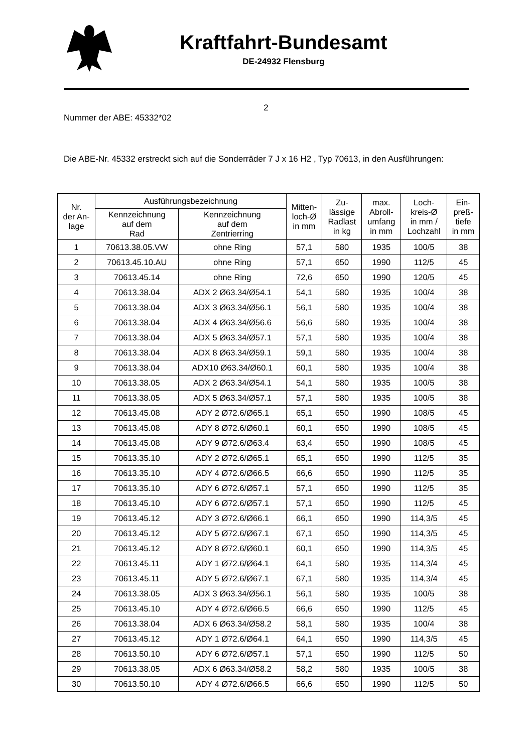Kraftfahrt-Bundesamt
DE-24932 Flensburg
2
Nummer der ABE: 45332*02
Die ABE-Nr. 45332 erstreckt sich auf die Sonderräder 7 J x 16 H2 , Typ 70613, in den Ausführungen:
| Nr. der An- lage | Ausführungsbezeichnung | | Mitten- loch-Ø in mm | Zu- lässige Radlast in kg | max. Abroll- umfang in mm | Loch- kreis-Ø in mm / Lochzahl | Ein- preß- tiefe in mm |
| --- | --- | --- | --- | --- | --- | --- | --- |
| | Kennzeichnung auf dem Rad | Kennzeichnung auf dem Zentrierring | | | | | |
| 1 | 70613.38.05.VW | ohne Ring | 57,1 | 580 | 1935 | 100/5 | 38 |
| 2 | 70613.45.10.AU | ohne Ring | 57,1 | 650 | 1990 | 112/5 | 45 |
| 3 | 70613.45.14 | ohne Ring | 72,6 | 650 | 1990 | 120/5 | 45 |
| 4 | 70613.38.04 | ADX 2 Ø63.34/Ø54.1 | 54,1 | 580 | 1935 | 100/4 | 38 |
| 5 | 70613.38.04 | ADX 3 Ø63.34/Ø56.1 | 56,1 | 580 | 1935 | 100/4 | 38 |
| 6 | 70613.38.04 | ADX 4 Ø63.34/Ø56.6 | 56,6 | 580 | 1935 | 100/4 | 38 |
| 7 | 70613.38.04 | ADX 5 Ø63.34/Ø57.1 | 57,1 | 580 | 1935 | 100/4 | 38 |
| 8 | 70613.38.04 | ADX 8 Ø63.34/Ø59.1 | 59,1 | 580 | 1935 | 100/4 | 38 |
| 9 | 70613.38.04 | ADX10 Ø63.34/Ø60.1 | 60,1 | 580 | 1935 | 100/4 | 38 |
| 10 | 70613.38.05 | ADX 2 Ø63.34/Ø54.1 | 54,1 | 580 | 1935 | 100/5 | 38 |
| 11 | 70613.38.05 | ADX 5 Ø63.34/Ø57.1 | 57,1 | 580 | 1935 | 100/5 | 38 |
| 12 | 70613.45.08 | ADY 2 Ø72.6/Ø65.1 | 65,1 | 650 | 1990 | 108/5 | 45 |
| 13 | 70613.45.08 | ADY 8 Ø72.6/Ø60.1 | 60,1 | 650 | 1990 | 108/5 | 45 |
| 14 | 70613.45.08 | ADY 9 Ø72.6/Ø63.4 | 63,4 | 650 | 1990 | 108/5 | 45 |
| 15 | 70613.35.10 | ADY 2 Ø72.6/Ø65.1 | 65,1 | 650 | 1990 | 112/5 | 35 |
| 16 | 70613.35.10 | ADY 4 Ø72.6/Ø66.5 | 66,6 | 650 | 1990 | 112/5 | 35 |
| 17 | 70613.35.10 | ADY 6 Ø72.6/Ø57.1 | 57,1 | 650 | 1990 | 112/5 | 35 |
| 18 | 70613.45.10 | ADY 6 Ø72.6/Ø57.1 | 57,1 | 650 | 1990 | 112/5 | 45 |
| 19 | 70613.45.12 | ADY 3 Ø72.6/Ø66.1 | 66,1 | 650 | 1990 | 114,3/5 | 45 |
| 20 | 70613.45.12 | ADY 5 Ø72.6/Ø67.1 | 67,1 | 650 | 1990 | 114,3/5 | 45 |
| 21 | 70613.45.12 | ADY 8 Ø72.6/Ø60.1 | 60,1 | 650 | 1990 | 114,3/5 | 45 |
| 22 | 70613.45.11 | ADY 1 Ø72.6/Ø64.1 | 64,1 | 580 | 1935 | 114,3/4 | 45 |
| 23 | 70613.45.11 | ADY 5 Ø72.6/Ø67.1 | 67,1 | 580 | 1935 | 114,3/4 | 45 |
| 24 | 70613.38.05 | ADX 3 Ø63.34/Ø56.1 | 56,1 | 580 | 1935 | 100/5 | 38 |
| 25 | 70613.45.10 | ADY 4 Ø72.6/Ø66.5 | 66,6 | 650 | 1990 | 112/5 | 45 |
| 26 | 70613.38.04 | ADX 6 Ø63.34/Ø58.2 | 58,1 | 580 | 1935 | 100/4 | 38 |
| 27 | 70613.45.12 | ADY 1 Ø72.6/Ø64.1 | 64,1 | 650 | 1990 | 114,3/5 | 45 |
| 28 | 70613.50.10 | ADY 6 Ø72.6/Ø57.1 | 57,1 | 650 | 1990 | 112/5 | 50 |
| 29 | 70613.38.05 | ADX 6 Ø63.34/Ø58.2 | 58,2 | 580 | 1935 | 100/5 | 38 |
| 30 | 70613.50.10 | ADY 4 Ø72.6/Ø66.5 | 66,6 | 650 | 1990 | 112/5 | 50 |